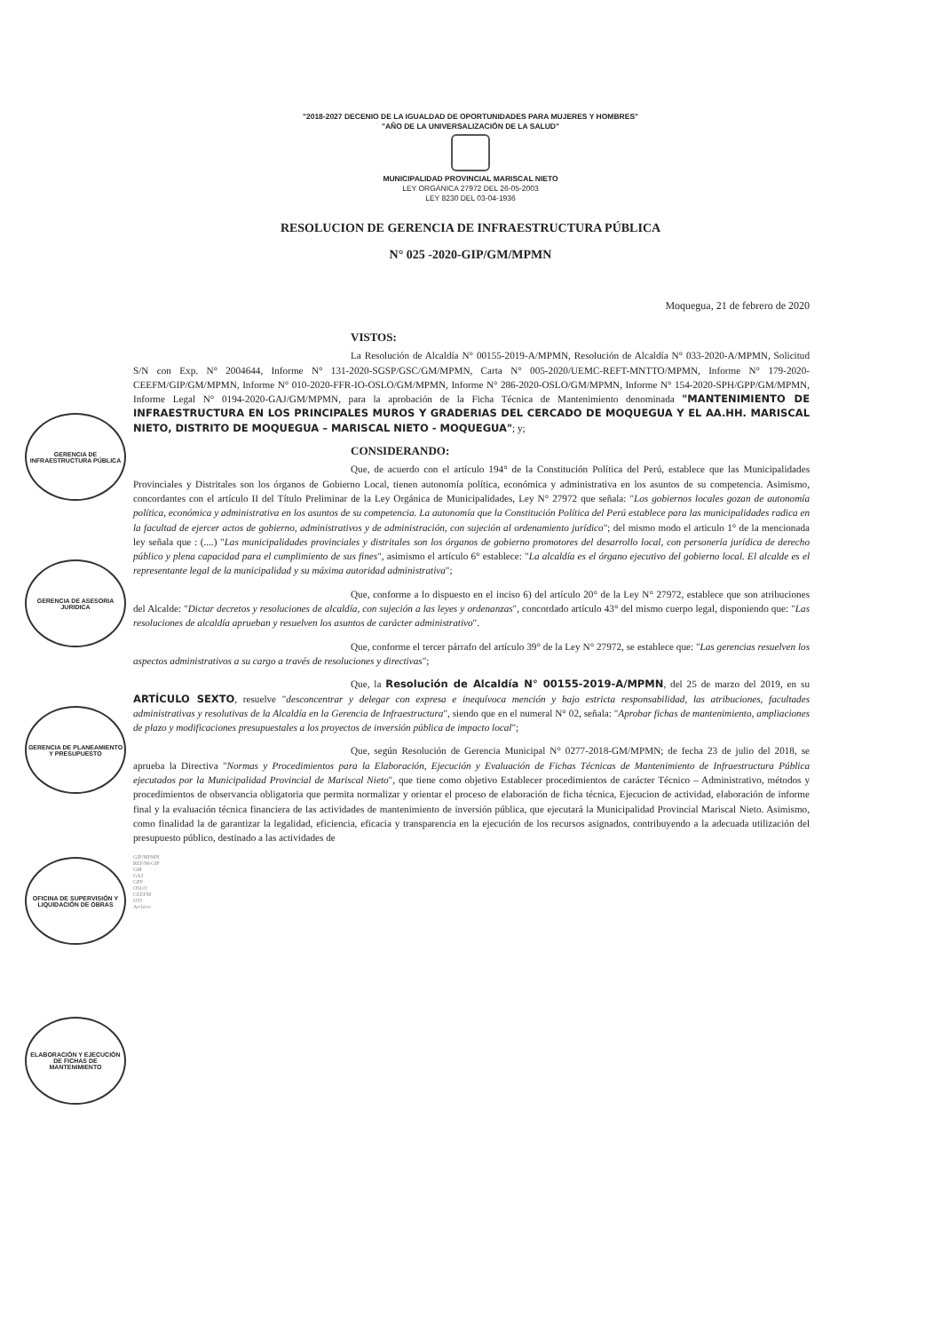GERENCIA DE INFRAESTRUCTURA PÚBLICA
GERENCIA DE ASESORIA JURIDICA
GERENCIA DE PLANEAMIENTO Y PRESUPUESTO
OFICINA DE SUPERVISIÓN Y LIQUIDACIÓN DE OBRAS
ELABORACIÓN Y EJECUCIÓN DE FICHAS DE MANTENIMIENTO
"2018-2027 DECENIO DE LA IGUALDAD DE OPORTUNIDADES PARA MUJERES Y HOMBRES"
"AÑO DE LA UNIVERSALIZACIÓN DE LA SALUD"
MUNICIPALIDAD PROVINCIAL MARISCAL NIETO
LEY ORGÁNICA 27972 DEL 26-05-2003
LEY 8230 DEL 03-04-1936
RESOLUCION DE GERENCIA DE INFRAESTRUCTURA PÚBLICA
N° 025 -2020-GIP/GM/MPMN
Moquegua, 21 de febrero de 2020
VISTOS:
La Resolución de Alcaldía N° 00155-2019-A/MPMN, Resolución de Alcaldía N° 033-2020-A/MPMN, Solicitud S/N con Exp. N° 2004644, Informe N° 131-2020-SGSP/GSC/GM/MPMN, Carta N° 005-2020/UEMC-REFT-MNTTO/MPMN, Informe N° 179-2020-CEEFM/GIP/GM/MPMN, Informe N° 010-2020-FFR-IO-OSLO/GM/MPMN, Informe N° 286-2020-OSLO/GM/MPMN, Informe N° 154-2020-SPH/GPP/GM/MPMN, Informe Legal N° 0194-2020-GAJ/GM/MPMN, para la aprobación de la Ficha Técnica de Mantenimiento denominada "MANTENIMIENTO DE INFRAESTRUCTURA EN LOS PRINCIPALES MUROS Y GRADERIAS DEL CERCADO DE MOQUEGUA Y EL AA.HH. MARISCAL NIETO, DISTRITO DE MOQUEGUA – MARISCAL NIETO - MOQUEGUA"; y;
CONSIDERANDO:
Que, de acuerdo con el artículo 194° de la Constitución Política del Perú, establece que las Municipalidades Provinciales y Distritales son los órganos de Gobierno Local, tienen autonomía política, económica y administrativa en los asuntos de su competencia. Asimismo, concordantes con el artículo II del Título Preliminar de la Ley Orgánica de Municipalidades, Ley N° 27972 que señala: "Los gobiernos locales gozan de autonomía política, económica y administrativa en los asuntos de su competencia. La autonomía que la Constitución Política del Perú establece para las municipalidades radica en la facultad de ejercer actos de gobierno, administrativos y de administración, con sujeción al ordenamiento jurídico"; del mismo modo el articulo 1° de la mencionada ley señala que : (....) "Las municipalidades provinciales y distritales son los órganos de gobierno promotores del desarrollo local, con personería jurídica de derecho público y plena capacidad para el cumplimiento de sus fines", asimismo el artículo 6° establece: "La alcaldía es el órgano ejecutivo del gobierno local. El alcalde es el representante legal de la municipalidad y su máxima autoridad administrativa";
Que, conforme a lo dispuesto en el inciso 6) del artículo 20° de la Ley N° 27972, establece que son atribuciones del Alcalde: "Dictar decretos y resoluciones de alcaldía, con sujeción a las leyes y ordenanzas", concordado artículo 43° del mismo cuerpo legal, disponiendo que: "Las resoluciones de alcaldía aprueban y resuelven los asuntos de carácter administrativo".
Que, conforme el tercer párrafo del artículo 39° de la Ley N° 27972, se establece que: "Las gerencias resuelven los aspectos administrativos a su cargo a través de resoluciones y directivas";
Que, la Resolución de Alcaldía N° 00155-2019-A/MPMN, del 25 de marzo del 2019, en su ARTÍCULO SEXTO, resuelve "desconcentrar y delegar con expresa e inequívoca mención y bajo estricta responsabilidad, las atribuciones, facultades administrativas y resolutivas de la Alcaldía en la Gerencia de Infraestructura", siendo que en el numeral N° 02, señala: "Aprobar fichas de mantenimiento, ampliaciones de plazo y modificaciones presupuestales a los proyectos de inversión pública de impacto local";
Que, según Resolución de Gerencia Municipal N° 0277-2018-GM/MPMN; de fecha 23 de julio del 2018, se aprueba la Directiva "Normas y Procedimientos para la Elaboración, Ejecución y Evaluación de Fichas Técnicas de Mantenimiento de Infraestructura Pública ejecutados por la Municipalidad Provincial de Mariscal Nieto", que tiene como objetivo Establecer procedimientos de carácter Técnico – Administrativo, métodos y procedimientos de observancia obligatoria que permita normalizar y orientar el proceso de elaboración de ficha técnica, Ejecucion de actividad, elaboración de informe final y la evaluación técnica financiera de las actividades de mantenimiento de inversión pública, que ejecutará la Municipalidad Provincial Mariscal Nieto. Asimismo, como finalidad la de garantizar la legalidad, eficiencia, eficacia y transparencia en la ejecución de los recursos asignados, contribuyendo a la adecuada utilización del presupuesto público, destinado a las actividades de
GIP/MPMN
REF/M-GIP
GM
GAJ
GPP
OSLO
CEEFM
OTI
Archivo